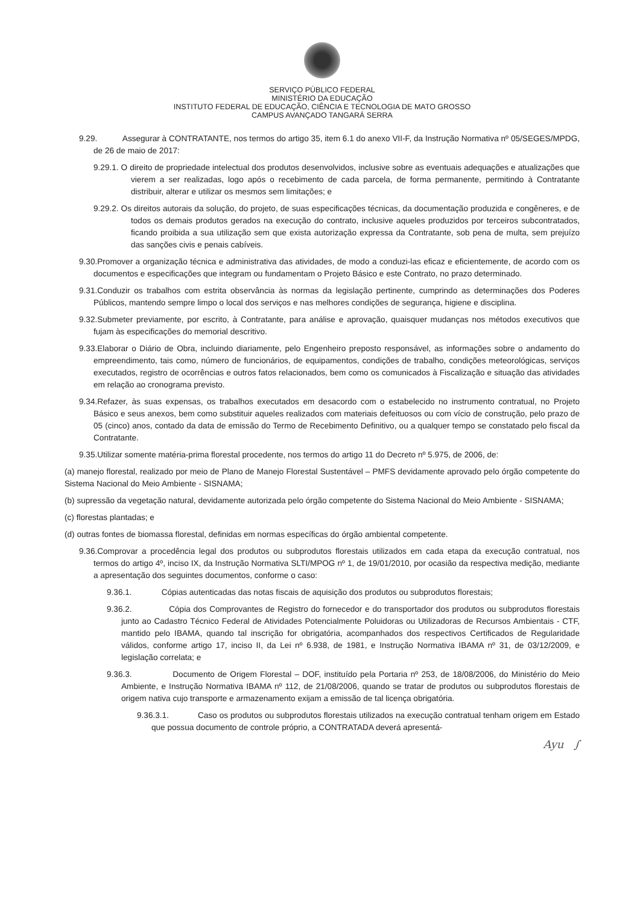SERVIÇO PÚBLICO FEDERAL
MINISTÉRIO DA EDUCAÇÃO
INSTITUTO FEDERAL DE EDUCAÇÃO, CIÊNCIA E TECNOLOGIA DE MATO GROSSO
CAMPUS AVANÇADO TANGARÁ SERRA
9.29. Assegurar à CONTRATANTE, nos termos do artigo 35, item 6.1 do anexo VII-F, da Instrução Normativa nº 05/SEGES/MPDG, de 26 de maio de 2017:
9.29.1. O direito de propriedade intelectual dos produtos desenvolvidos, inclusive sobre as eventuais adequações e atualizações que vierem a ser realizadas, logo após o recebimento de cada parcela, de forma permanente, permitindo à Contratante distribuir, alterar e utilizar os mesmos sem limitações; e
9.29.2. Os direitos autorais da solução, do projeto, de suas especificações técnicas, da documentação produzida e congêneres, e de todos os demais produtos gerados na execução do contrato, inclusive aqueles produzidos por terceiros subcontratados, ficando proibida a sua utilização sem que exista autorização expressa da Contratante, sob pena de multa, sem prejuízo das sanções civis e penais cabíveis.
9.30.Promover a organização técnica e administrativa das atividades, de modo a conduzi-las eficaz e eficientemente, de acordo com os documentos e especificações que integram ou fundamentam o Projeto Básico e este Contrato, no prazo determinado.
9.31.Conduzir os trabalhos com estrita observância às normas da legislação pertinente, cumprindo as determinações dos Poderes Públicos, mantendo sempre limpo o local dos serviços e nas melhores condições de segurança, higiene e disciplina.
9.32.Submeter previamente, por escrito, à Contratante, para análise e aprovação, quaisquer mudanças nos métodos executivos que fujam às especificações do memorial descritivo.
9.33.Elaborar o Diário de Obra, incluindo diariamente, pelo Engenheiro preposto responsável, as informações sobre o andamento do empreendimento, tais como, número de funcionários, de equipamentos, condições de trabalho, condições meteorológicas, serviços executados, registro de ocorrências e outros fatos relacionados, bem como os comunicados à Fiscalização e situação das atividades em relação ao cronograma previsto.
9.34.Refazer, às suas expensas, os trabalhos executados em desacordo com o estabelecido no instrumento contratual, no Projeto Básico e seus anexos, bem como substituir aqueles realizados com materiais defeituosos ou com vício de construção, pelo prazo de 05 (cinco) anos, contado da data de emissão do Termo de Recebimento Definitivo, ou a qualquer tempo se constatado pelo fiscal da Contratante.
9.35.Utilizar somente matéria-prima florestal procedente, nos termos do artigo 11 do Decreto nº 5.975, de 2006, de:
(a) manejo florestal, realizado por meio de Plano de Manejo Florestal Sustentável – PMFS devidamente aprovado pelo órgão competente do Sistema Nacional do Meio Ambiente - SISNAMA;
(b) supressão da vegetação natural, devidamente autorizada pelo órgão competente do Sistema Nacional do Meio Ambiente - SISNAMA;
(c) florestas plantadas; e
(d) outras fontes de biomassa florestal, definidas em normas específicas do órgão ambiental competente.
9.36.Comprovar a procedência legal dos produtos ou subprodutos florestais utilizados em cada etapa da execução contratual, nos termos do artigo 4º, inciso IX, da Instrução Normativa SLTI/MPOG nº 1, de 19/01/2010, por ocasião da respectiva medição, mediante a apresentação dos seguintes documentos, conforme o caso:
9.36.1. Cópias autenticadas das notas fiscais de aquisição dos produtos ou subprodutos florestais;
9.36.2. Cópia dos Comprovantes de Registro do fornecedor e do transportador dos produtos ou subprodutos florestais junto ao Cadastro Técnico Federal de Atividades Potencialmente Poluidoras ou Utilizadoras de Recursos Ambientais - CTF, mantido pelo IBAMA, quando tal inscrição for obrigatória, acompanhados dos respectivos Certificados de Regularidade válidos, conforme artigo 17, inciso II, da Lei nº 6.938, de 1981, e Instrução Normativa IBAMA nº 31, de 03/12/2009, e legislação correlata; e
9.36.3. Documento de Origem Florestal – DOF, instituído pela Portaria nº 253, de 18/08/2006, do Ministério do Meio Ambiente, e Instrução Normativa IBAMA nº 112, de 21/08/2006, quando se tratar de produtos ou subprodutos florestais de origem nativa cujo transporte e armazenamento exijam a emissão de tal licença obrigatória.
9.36.3.1. Caso os produtos ou subprodutos florestais utilizados na execução contratual tenham origem em Estado que possua documento de controle próprio, a CONTRATADA deverá apresentá-
Ayu ∫